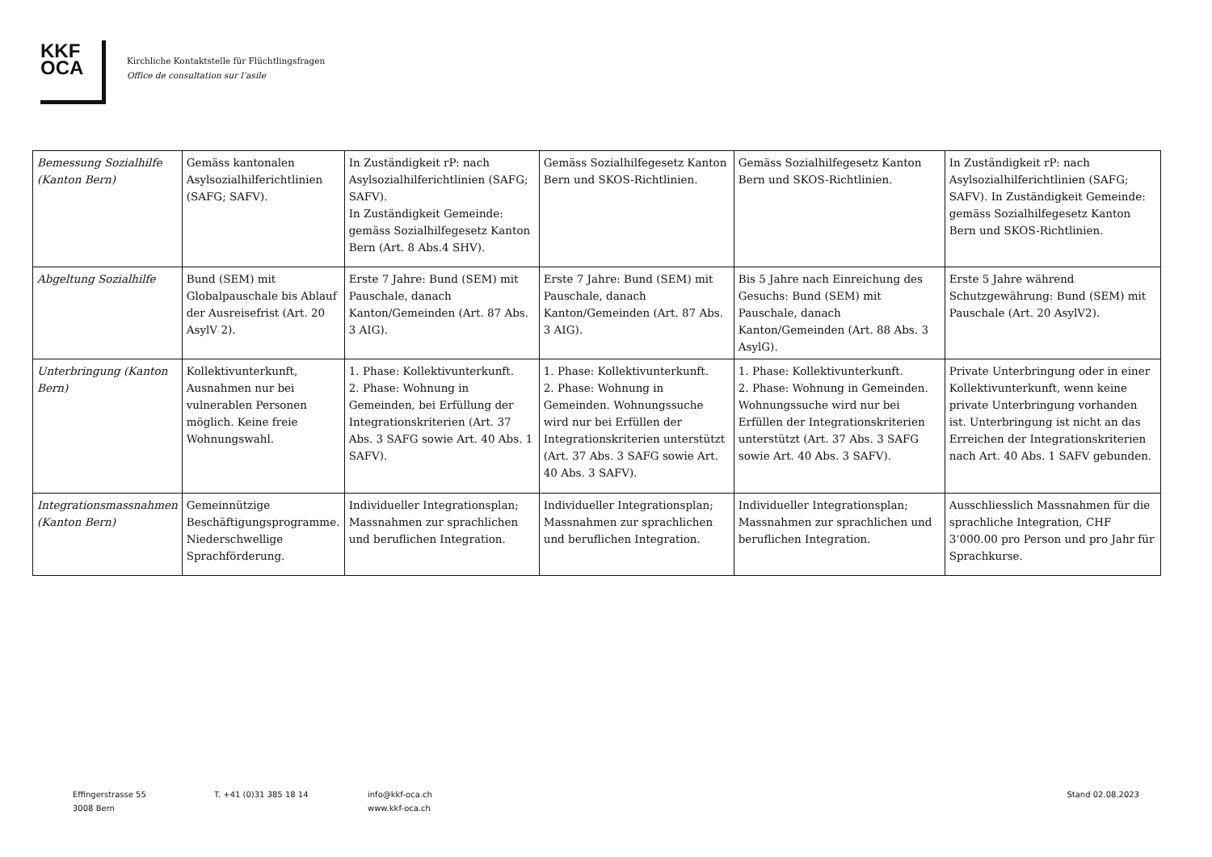KKF
OCA
Kirchliche Kontaktstelle für Flüchtlingsfragen
Office de consultation sur l’asile
| Bemessung Sozialhilfe (Kanton Bern) | Gemäss kantonalen Asylsozialhilferichtlinien (SAFG; SAFV). | In Zuständigkeit rP: nach Asylsozialhilferichtlinien (SAFG; SAFV). In Zuständigkeit Gemeinde: gemäss Sozialhilfegesetz Kanton Bern (Art. 8 Abs.4 SHV). | Gemäss Sozialhilfegesetz Kanton Bern und SKOS-Richtlinien. | Gemäss Sozialhilfegesetz Kanton Bern und SKOS-Richtlinien. | In Zuständigkeit rP: nach Asylsozialhilferichtlinien (SAFG; SAFV). In Zuständigkeit Gemeinde: gemäss Sozialhilfegesetz Kanton Bern und SKOS-Richtlinien. |
| Abgeltung Sozialhilfe | Bund (SEM) mit Globalpauschale bis Ablauf der Ausreisefrist (Art. 20 AsylV 2). | Erste 7 Jahre: Bund (SEM) mit Pauschale, danach Kanton/Gemeinden (Art. 87 Abs. 3 AIG). | Erste 7 Jahre: Bund (SEM) mit Pauschale, danach Kanton/Gemeinden (Art. 87 Abs. 3 AIG). | Bis 5 Jahre nach Einreichung des Gesuchs: Bund (SEM) mit Pauschale, danach Kanton/Gemeinden (Art. 88 Abs. 3 AsylG). | Erste 5 Jahre während Schutzgewährung: Bund (SEM) mit Pauschale (Art. 20 AsylV2). |
| Unterbringung (Kanton Bern) | Kollektivunterkunft, Ausnahmen nur bei vulnerablen Personen möglich. Keine freie Wohnungswahl. | 1. Phase: Kollektivunterkunft. 2. Phase: Wohnung in Gemeinden, bei Erfüllung der Integrationskriterien (Art. 37 Abs. 3 SAFG sowie Art. 40 Abs. 1 SAFV). | 1. Phase: Kollektivunterkunft. 2. Phase: Wohnung in Gemeinden. Wohnungssuche wird nur bei Erfüllen der Integrationskriterien unterstützt (Art. 37 Abs. 3 SAFG sowie Art. 40 Abs. 3 SAFV). | 1. Phase: Kollektivunterkunft. 2. Phase: Wohnung in Gemeinden. Wohnungssuche wird nur bei Erfüllen der Integrationskriterien unterstützt (Art. 37 Abs. 3 SAFG sowie Art. 40 Abs. 3 SAFV). | Private Unterbringung oder in einer Kollektivunterkunft, wenn keine private Unterbringung vorhanden ist. Unterbringung ist nicht an das Erreichen der Integrationskriterien nach Art. 40 Abs. 1 SAFV gebunden. |
| Integrationsmassnahmen (Kanton Bern) | Gemeinnützige Beschäftigungsprogramme. Niederschwellige Sprachförderung. | Individueller Integrationsplan; Massnahmen zur sprachlichen und beruflichen Integration. | Individueller Integrationsplan; Massnahmen zur sprachlichen und beruflichen Integration. | Individueller Integrationsplan; Massnahmen zur sprachlichen und beruflichen Integration. | Ausschliesslich Massnahmen für die sprachliche Integration, CHF 3‘000.00 pro Person und pro Jahr für Sprachkurse. |
Effingerstrasse 55
3008 Bern
T. +41 (0)31 385 18 14 info@kkf-oca.ch
www.kkf-oca.ch
Stand 02.08.2023